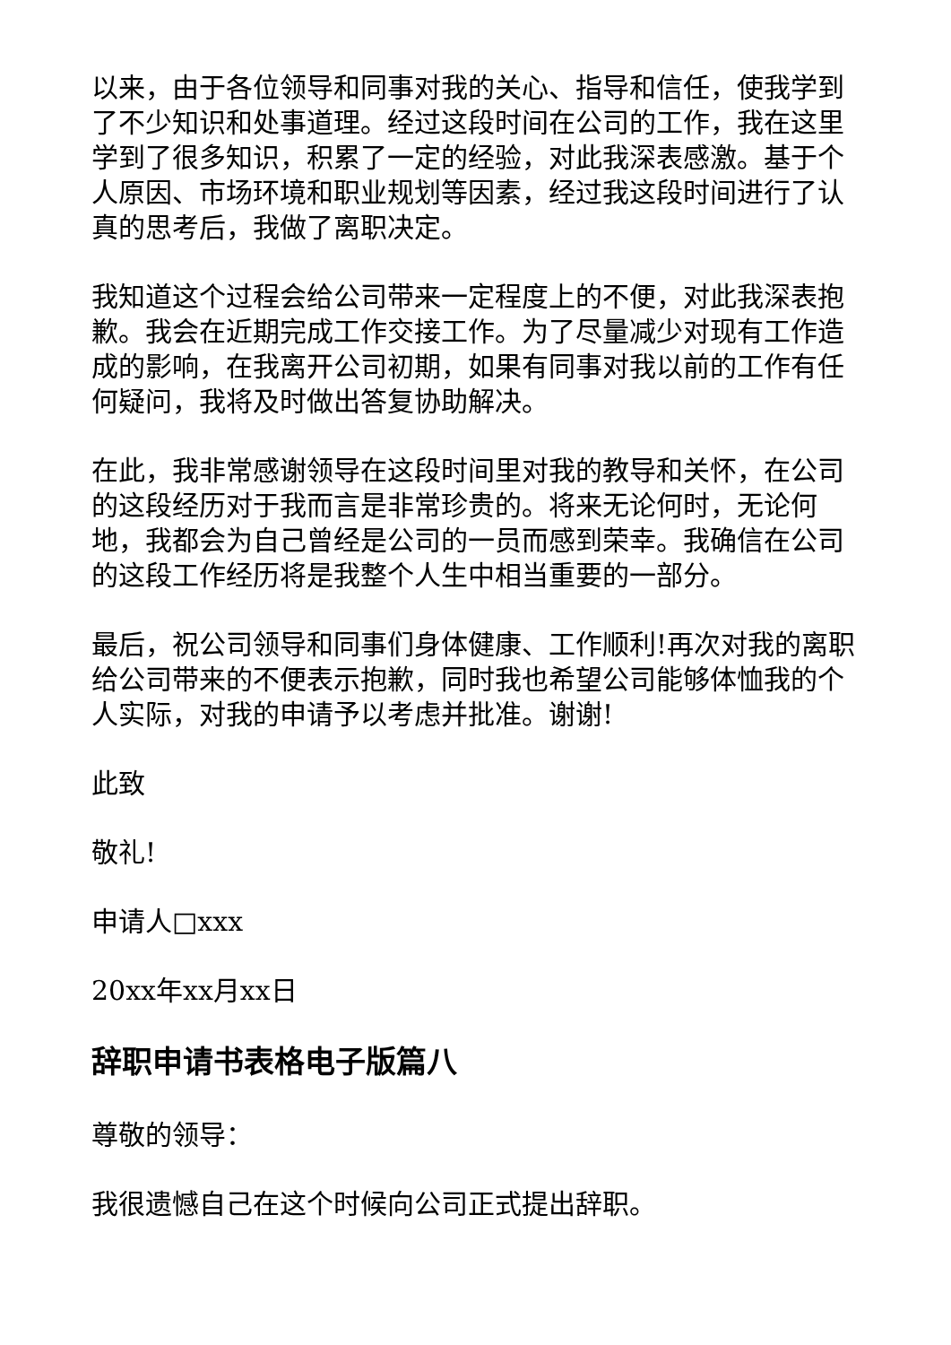以来，由于各位领导和同事对我的关心、指导和信任，使我学到了不少知识和处事道理。经过这段时间在公司的工作，我在这里学到了很多知识，积累了一定的经验，对此我深表感激。基于个人原因、市场环境和职业规划等因素，经过我这段时间进行了认真的思考后，我做了离职决定。
我知道这个过程会给公司带来一定程度上的不便，对此我深表抱歉。我会在近期完成工作交接工作。为了尽量减少对现有工作造成的影响，在我离开公司初期，如果有同事对我以前的工作有任何疑问，我将及时做出答复协助解决。
在此，我非常感谢领导在这段时间里对我的教导和关怀，在公司的这段经历对于我而言是非常珍贵的。将来无论何时，无论何地，我都会为自己曾经是公司的一员而感到荣幸。我确信在公司的这段工作经历将是我整个人生中相当重要的一部分。
最后，祝公司领导和同事们身体健康、工作顺利!再次对我的离职给公司带来的不便表示抱歉，同时我也希望公司能够体恤我的个人实际，对我的申请予以考虑并批准。谢谢!
此致
敬礼!
申请人□xxx
20xx年xx月xx日
辞职申请书表格电子版篇八
尊敬的领导：
我很遗憾自己在这个时候向公司正式提出辞职。